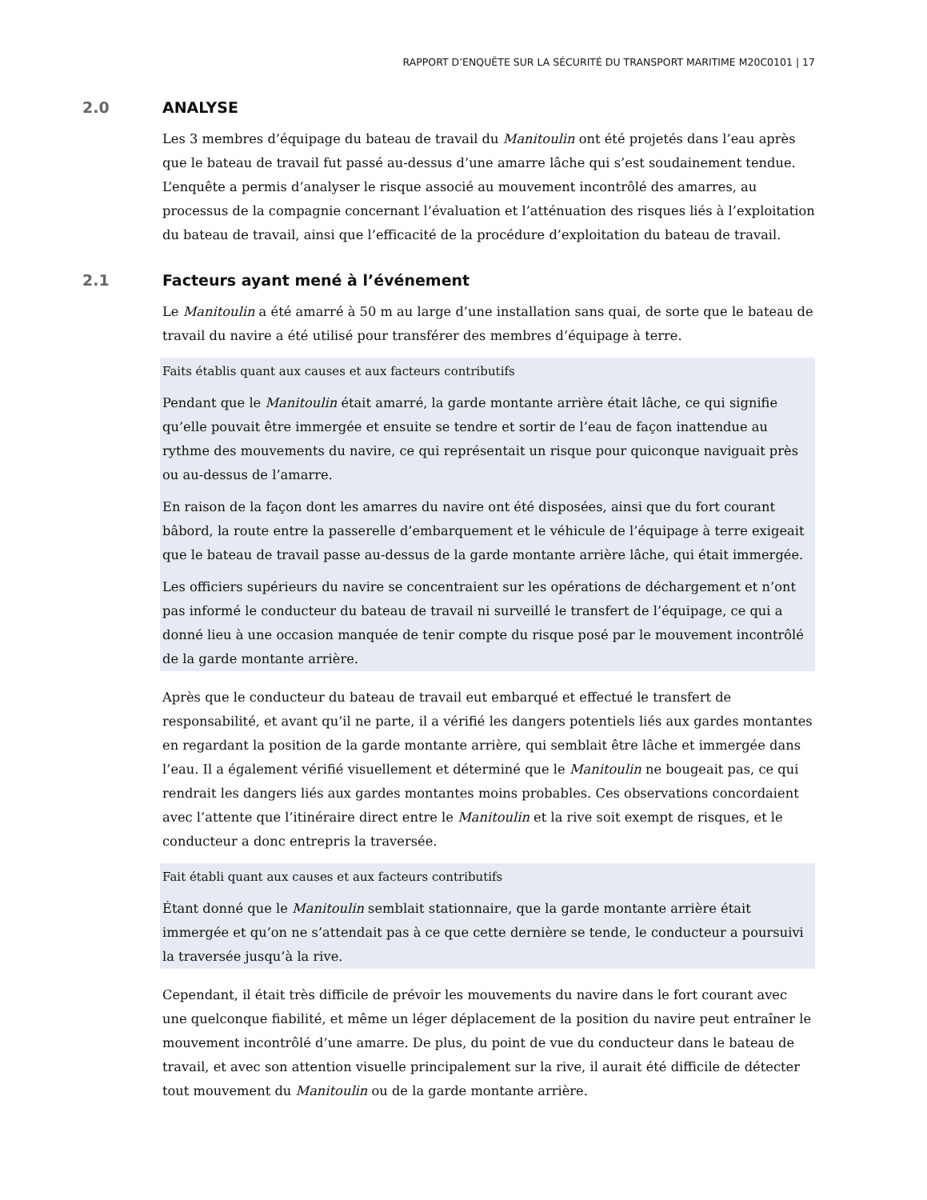RAPPORT D’ENQUÊTE SUR LA SÉCURITÉ DU TRANSPORT MARITIME M20C0101 | 17
2.0 ANALYSE
Les 3 membres d’équipage du bateau de travail du Manitoulin ont été projetés dans l’eau après que le bateau de travail fut passé au-dessus d’une amarre lâche qui s’est soudainement tendue. L’enquête a permis d’analyser le risque associé au mouvement incontrôlé des amarres, au processus de la compagnie concernant l’évaluation et l’atténuation des risques liés à l’exploitation du bateau de travail, ainsi que l’efficacité de la procédure d’exploitation du bateau de travail.
2.1 Facteurs ayant mené à l’événement
Le Manitoulin a été amarré à 50 m au large d’une installation sans quai, de sorte que le bateau de travail du navire a été utilisé pour transférer des membres d’équipage à terre.
Faits établis quant aux causes et aux facteurs contributifs
Pendant que le Manitoulin était amarré, la garde montante arrière était lâche, ce qui signifie qu’elle pouvait être immergée et ensuite se tendre et sortir de l’eau de façon inattendue au rythme des mouvements du navire, ce qui représentait un risque pour quiconque naviguait près ou au-dessus de l’amarre.
En raison de la façon dont les amarres du navire ont été disposées, ainsi que du fort courant bâbord, la route entre la passerelle d’embarquement et le véhicule de l’équipage à terre exigeait que le bateau de travail passe au-dessus de la garde montante arrière lâche, qui était immergée.
Les officiers supérieurs du navire se concentraient sur les opérations de déchargement et n’ont pas informé le conducteur du bateau de travail ni surveillé le transfert de l’équipage, ce qui a donné lieu à une occasion manquée de tenir compte du risque posé par le mouvement incontrôlé de la garde montante arrière.
Après que le conducteur du bateau de travail eut embarqué et effectué le transfert de responsabilité, et avant qu’il ne parte, il a vérifié les dangers potentiels liés aux gardes montantes en regardant la position de la garde montante arrière, qui semblait être lâche et immergée dans l’eau. Il a également vérifié visuellement et déterminé que le Manitoulin ne bougeait pas, ce qui rendrait les dangers liés aux gardes montantes moins probables. Ces observations concordaient avec l’attente que l’itinéraire direct entre le Manitoulin et la rive soit exempt de risques, et le conducteur a donc entrepris la traversée.
Fait établi quant aux causes et aux facteurs contributifs
Étant donné que le Manitoulin semblait stationnaire, que la garde montante arrière était immergée et qu’on ne s’attendait pas à ce que cette dernière se tende, le conducteur a poursuivi la traversée jusqu’à la rive.
Cependant, il était très difficile de prévoir les mouvements du navire dans le fort courant avec une quelconque fiabilité, et même un léger déplacement de la position du navire peut entraîner le mouvement incontrôlé d’une amarre. De plus, du point de vue du conducteur dans le bateau de travail, et avec son attention visuelle principalement sur la rive, il aurait été difficile de détecter tout mouvement du Manitoulin ou de la garde montante arrière.